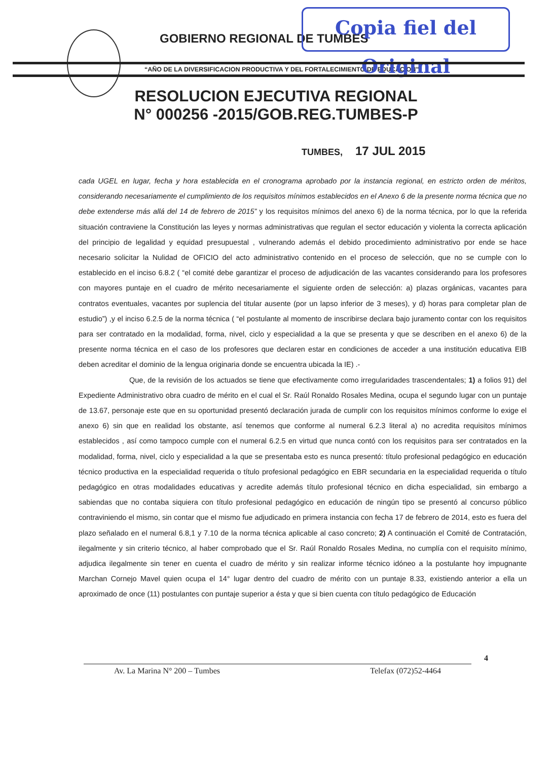Copia fiel del Original
GOBIERNO REGIONAL DE TUMBES
“AÑO DE LA DIVERSIFICACION PRODUCTIVA Y DEL FORTALECIMIENTO DE EDUCACION”
RESOLUCION EJECUTIVA REGIONAL
N° 000256 -2015/GOB.REG.TUMBES-P
TUMBES, 17 JUL 2015
cada UGEL en lugar, fecha y hora establecida en el cronograma aprobado por la instancia regional, en estricto orden de méritos, considerando necesariamente el cumplimiento de los requisitos mínimos establecidos en el Anexo 6 de la presente norma técnica que no debe extenderse más allá del 14 de febrero de 2015” y los requisitos mínimos del anexo 6) de la norma técnica, por lo que la referida situación contraviene la Constitución las leyes y normas administrativas que regulan el sector educación y violenta la correcta aplicación del principio de legalidad y equidad presupuestal , vulnerando además el debido procedimiento administrativo por ende se hace necesario solicitar la Nulidad de OFICIO del acto administrativo contenido en el proceso de selección, que no se cumple con lo establecido en el inciso 6.8.2 ( “el comité debe garantizar el proceso de adjudicación de las vacantes considerando para los profesores con mayores puntaje en el cuadro de mérito necesariamente el siguiente orden de selección: a) plazas orgánicas, vacantes para contratos eventuales, vacantes por suplencia del titular ausente (por un lapso inferior de 3 meses), y d) horas para completar plan de estudio”) ,y el inciso 6.2.5 de la norma técnica ( “el postulante al momento de inscribirse declara bajo juramento contar con los requisitos para ser contratado en la modalidad, forma, nivel, ciclo y especialidad a la que se presenta y que se describen en el anexo 6) de la presente norma técnica en el caso de los profesores que declaren estar en condiciones de acceder a una institución educativa EIB deben acreditar el dominio de la lengua originaria donde se encuentra ubicada la IE) .-
Que, de la revisión de los actuados se tiene que efectivamente como irregularidades trascendentales; 1) a folios 91) del Expediente Administrativo obra cuadro de mérito en el cual el Sr. Raúl Ronaldo Rosales Medina, ocupa el segundo lugar con un puntaje de 13.67, personaje este que en su oportunidad presentó declaración jurada de cumplir con los requisitos mínimos conforme lo exige el anexo 6) sin que en realidad los obstante, así tenemos que conforme al numeral 6.2.3 literal a) no acredita requisitos mínimos establecidos , así como tampoco cumple con el numeral 6.2.5 en virtud que nunca contó con los requisitos para ser contratados en la modalidad, forma, nivel, ciclo y especialidad a la que se presentaba esto es nunca presentó: título profesional pedagógico en educación técnico productiva en la especialidad requerida o título profesional pedagógico en EBR secundaria en la especialidad requerida o título pedagógico en otras modalidades educativas y acredite además título profesional técnico en dicha especialidad, sin embargo a sabiendas que no contaba siquiera con título profesional pedagógico en educación de ningún tipo se presentó al concurso público contraviniendo el mismo, sin contar que el mismo fue adjudicado en primera instancia con fecha 17 de febrero de 2014, esto es fuera del plazo señalado en el numeral 6.8,1 y 7.10 de la norma técnica aplicable al caso concreto; 2) A continuación el Comité de Contratación, ilegalmente y sin criterio técnico, al haber comprobado que el Sr. Raúl Ronaldo Rosales Medina, no cumplía con el requisito mínimo, adjudica ilegalmente sin tener en cuenta el cuadro de mérito y sin realizar informe técnico idóneo a la postulante hoy impugnante Marchan Cornejo Mavel quien ocupa el 14° lugar dentro del cuadro de mérito con un puntaje 8.33, existiendo anterior a ella un aproximado de once (11) postulantes con puntaje superior a ésta y que si bien cuenta con título pedagógico de Educación
4
Av. La Marina N° 200 – Tumbes Telefax (072)52-4464